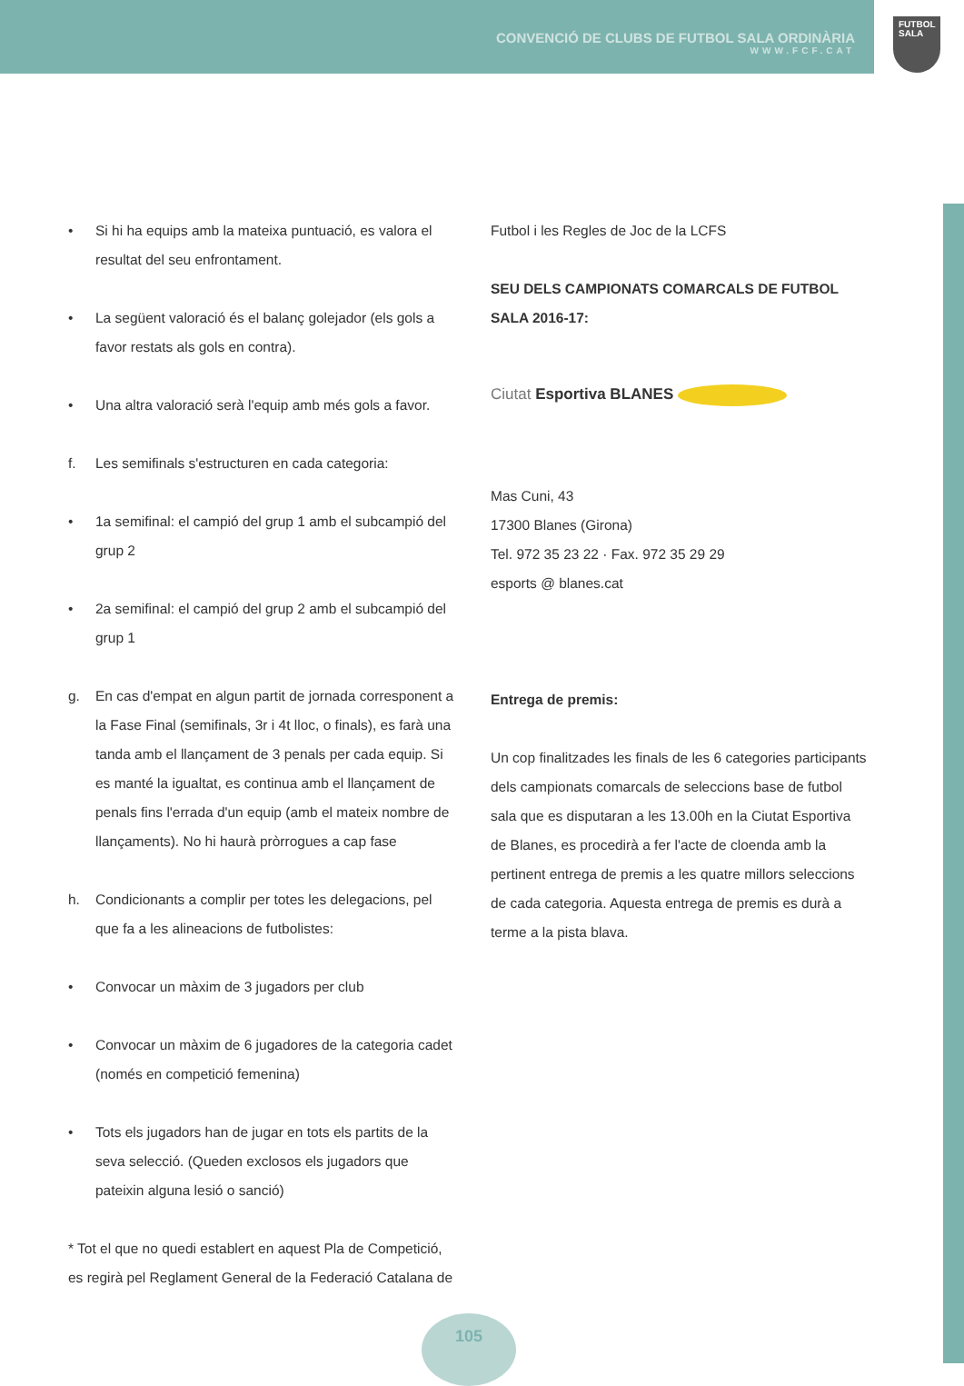CONVENCIÓ DE CLUBS DE FUTBOL SALA ORDINÀRIA
WWW.FCF.CAT
FUTBOL
SALA
• Si hi ha equips amb la mateixa puntuació, es valora el resultat del seu enfrontament.
• La següent valoració és el balanç golejador (els gols a favor restats als gols en contra).
• Una altra valoració serà l'equip amb més gols a favor.
f. Les semifinals s'estructuren en cada categoria:
• 1a semifinal: el campió del grup 1 amb el subcampió del grup 2
• 2a semifinal: el campió del grup 2 amb el subcampió del grup 1
g. En cas d'empat en algun partit de jornada corresponent a la Fase Final (semifinals, 3r i 4t lloc, o finals), es farà una tanda amb el llançament de 3 penals per cada equip. Si es manté la igualtat, es continua amb el llançament de penals fins l'errada d'un equip (amb el mateix nombre de llançaments). No hi haurà pròrrogues a cap fase
h. Condicionants a complir per totes les delegacions, pel que fa a les alineacions de futbolistes:
• Convocar un màxim de 3 jugadors per club
• Convocar un màxim de 6 jugadores de la categoria cadet (només en competició femenina)
• Tots els jugadors han de jugar en tots els partits de la seva selecció. (Queden exclosos els jugadors que pateixin alguna lesió o sanció)
* Tot el que no quedi establert en aquest Pla de Competició, es regirà pel Reglament General de la Federació Catalana de
Futbol i les Regles de Joc de la LCFS
SEU DELS CAMPIONATS COMARCALS DE FUTBOL SALA 2016-17:
Ciutat Esportiva BLANES
Mas Cuni, 43
17300 Blanes (Girona)
Tel. 972 35 23 22 · Fax. 972 35 29 29
esports @ blanes.cat
Entrega de premis:
Un cop finalitzades les finals de les 6 categories participants dels campionats comarcals de seleccions base de futbol sala que es disputaran a les 13.00h en la Ciutat Esportiva de Blanes, es procedirà a fer l'acte de cloenda amb la pertinent entrega de premis a les quatre millors seleccions de cada categoria. Aquesta entrega de premis es durà a terme a la pista blava.
105